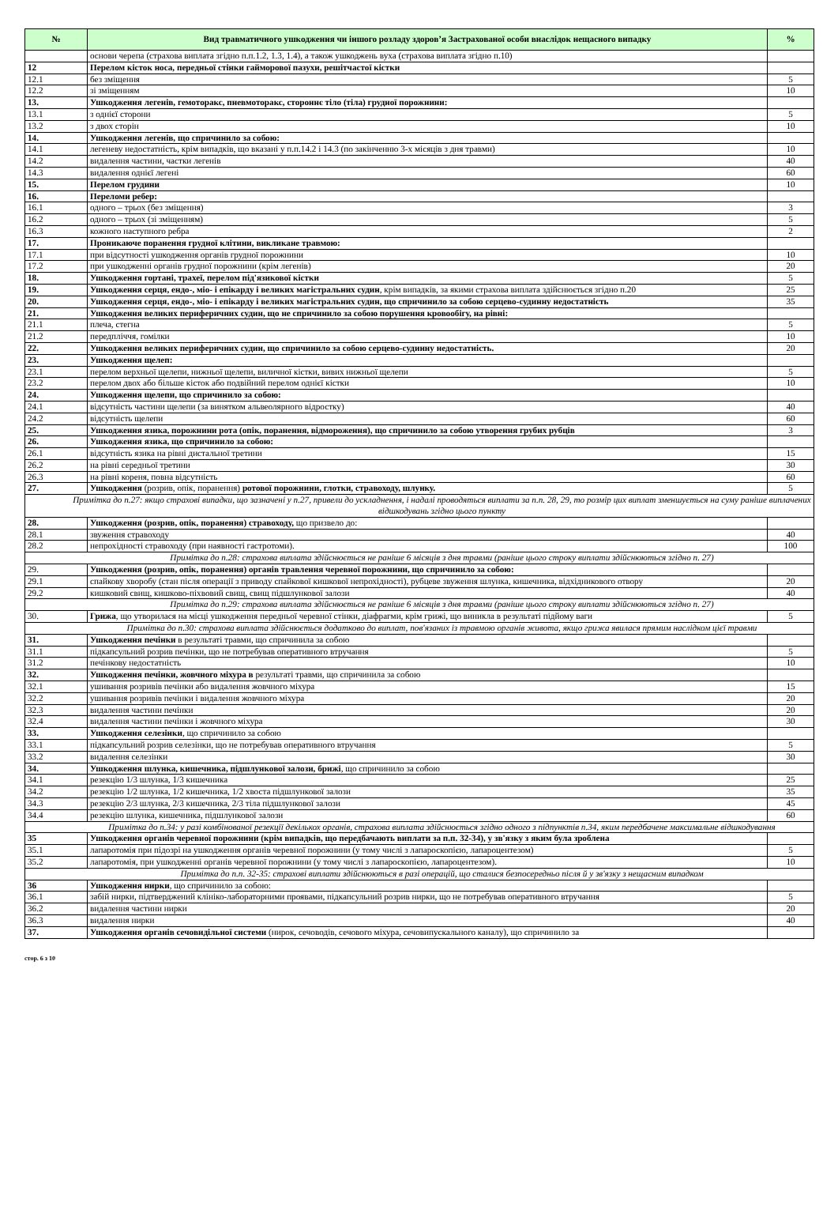| № | Вид травматичного ушкодження чи іншого розладу здоров’я Застрахованої особи внаслідок нещасного випадку | % |
| --- | --- | --- |
| | основи черепа (страхова виплата згідно п.п.1.2, 1.3, 1.4), а також ушкоджень вуха (страхова виплата згідно п.10) | |
| 12 | Перелом кісток носа, передньої стінки гайморової пазухи, решітчастої кістки | |
| 12.1 | без зміщення | 5 |
| 12.2 | зі зміщенням | 10 |
| 13. | Ушкодження легенів, гемоторакс, пневмоторакс, стороннє тіло (тіла) грудної порожнини: | |
| 13.1 | з однієї сторони | 5 |
| 13.2 | з двох сторін | 10 |
| 14. | Ушкодження легенів, що спричинило за собою: | |
| 14.1 | легеневу недостатність, крім випадків, що вказані у п.п.14.2 і 14.3 (по закінченню 3-х місяців з дня травми) | 10 |
| 14.2 | видалення частини, частки легенів | 40 |
| 14.3 | видалення однієї легені | 60 |
| 15. | Перелом грудини | 10 |
| 16. | Переломи ребер: | |
| 16.1 | одного – трьох (без зміщення) | 3 |
| 16.2 | одного – трьох (зі зміщенням) | 5 |
| 16.3 | кожного наступного ребра | 2 |
| 17. | Проникаюче поранення грудної клітини, викликане травмою: | |
| 17.1 | при відсутності ушкодження органів грудної порожнини | 10 |
| 17.2 | при ушкодженні органів грудної порожнини (крім легенів) | 20 |
| 18. | Ушкодження гортані, трахеї, перелом під'язикової кістки | 5 |
| 19. | Ушкодження серця, ендо-, міо- і епікарду і великих магістральних судин , крім випадків, за якими страхова виплата здійснюється згідно п.20 | 25 |
| 20. | Ушкодження серця, ендо-, міо- і епікарду і великих магістральних судин, що спричинило за собою серцево-судинну недостатність | 35 |
| 21. | Ушкодження великих периферичних судин, що не спричинило за собою порушення кровообігу, на рівні: | |
| 21.1 | плеча, стегна | 5 |
| 21.2 | передпліччя, гомілки | 10 |
| 22. | Ушкодження великих периферичних судин, що спричинило за собою серцево-судинну недостатність. | 20 |
| 23. | Ушкодження щелеп: | |
| 23.1 | перелом верхньої щелепи, нижньої щелепи, виличної кістки, вивих нижньої щелепи | 5 |
| 23.2 | перелом двох або більше кісток або подвійний перелом однієї кістки | 10 |
| 24. | Ушкодження щелепи, що спричинило за собою: | |
| 24.1 | відсутність частини щелепи (за винятком альвеолярного відростку) | 40 |
| 24.2 | відсутність щелепи | 60 |
| 25. | Ушкодження язика, порожнини рота (опік, поранення, відмороження), що спричинило за собою утворення грубих рубців | 3 |
| 26. | Ушкодження язика, що спричинило за собою: | |
| 26.1 | відсутність язика на рівні дистальної третини | 15 |
| 26.2 | на рівні середньої третини | 30 |
| 26.3 | на рівні кореня, повна відсутність | 60 |
| 27. | Ушкодження (розрив, опік, поранення) ротової порожнини, глотки, стравоходу, шлунку. | 5 |
| Примітка до п.27: якщо страхові випадки, що зазначені у п.27, привели до ускладнення, і надалі проводяться виплати за п.п. 28, 29, то розмір цих виплат зменшується на суму раніше виплачених відшкодувань згідно цього пункту | | |
| 28. | Ушкодження (розрив, опік, поранення) стравоходу, що призвело до: | |
| 28.1 | звуження стравоходу | 40 |
| 28.2 | непрохідності стравоходу (при наявності гастротоми). | 100 |
| Примітка до п.28: страхова виплата здійснюється не раніше 6 місяців з дня травми (раніше цього строку виплати здійснюються згідно п. 27) | | |
| 29. | Ушкодження (розрив, опік, поранення) органів травлення черевної порожнини, що спричинило за собою: | |
| 29.1 | спайкову хворобу (стан після операції з приводу спайкової кишкової непрохідності), рубцеве звуження шлунка, кишечника, відхідникового отвору | 20 |
| 29.2 | кишковий свищ, кишково-піхвовий свищ, свищ підшлункової залози | 40 |
| Примітка до п.29: страхова виплата здійснюється не раніше 6 місяців з дня травми (раніше цього строку виплати здійснюються згідно п. 27) | | |
| 30. | Грижа , що утворилася на місці ушкодження передньої черевної стінки, діафрагми, крім грижі, що виникла в результаті підйому ваги | 5 |
| Примітка до п.30: страхова виплата здійснюється додатково до виплат, пов'язаних із травмою органів живота, якщо грижа явилася прямим наслідком цієї травми | | |
| 31. | Ушкодження печінки в результаті травми, що спричинила за собою | |
| 31.1 | підкапсульний розрив печінки, що не потребував оперативного втручання | 5 |
| 31.2 | печінкову недостатність | 10 |
| 32. | Ушкодження печінки, жовчного міхура в результаті травми, що спричинила за собою | |
| 32.1 | ушивання розривів печінки або видалення жовчного міхура | 15 |
| 32.2 | ушивання розривів печінки і видалення жовчного міхура | 20 |
| 32.3 | видалення частини печінки | 20 |
| 32.4 | видалення частини печінки і жовчного міхура | 30 |
| 33. | Ушкодження селезінки , що спричинило за собою | |
| 33.1 | підкапсульний розрив селезінки, що не потребував оперативного втручання | 5 |
| 33.2 | видалення селезінки | 30 |
| 34. | Ушкодження шлунка, кишечника, підшлункової залози, брижі , що спричинило за собою | |
| 34.1 | резекцію 1/3 шлунка, 1/3 кишечника | 25 |
| 34.2 | резекцію 1/2 шлунка, 1/2 кишечника, 1/2 хвоста підшлункової залози | 35 |
| 34.3 | резекцію 2/3 шлунка, 2/3 кишечника, 2/3 тіла підшлункової залози | 45 |
| 34.4 | резекцію шлунка, кишечника, підшлункової залози | 60 |
| Примітка до п.34: у разі комбінованої резекції декількох органів, страхова виплата здійснюється згідно одного з підпунктів п.34, яким передбачене максимальне відшкодування | | |
| 35 | Ушкодження органів черевної порожнини (крім випадків, що передбачають виплати за п.п. 32-34), у зв'язку з яким була зроблена | |
| 35.1 | лапаротомія при підозрі на ушкодження органів черевної порожнини (у тому числі з лапароскопією, лапароцентезом) | 5 |
| 35.2 | лапаротомія, при ушкодженні органів черевної порожнини (у тому числі з лапароскопією, лапароцентезом). | 10 |
| Примітка до п.п. 32-35: страхові виплати здійснюються в разі операцій, що сталися безпосередньо після й у зв'язку з нещасним випадком | | |
| 36 | Ушкодження нирки , що спричинило за собою: | |
| 36.1 | забій нирки, підтверджений клініко-лабораторними проявами, підкапсульний розрив нирки, що не потребував оперативного втручання | 5 |
| 36.2 | видалення частини нирки | 20 |
| 36.3 | видалення нирки | 40 |
| 37. | Ушкодження органів сечовидільної системи (нирок, сечоводів, сечового міхура, сечовипускального каналу), що спричинило за | |
стор. 6 з 10